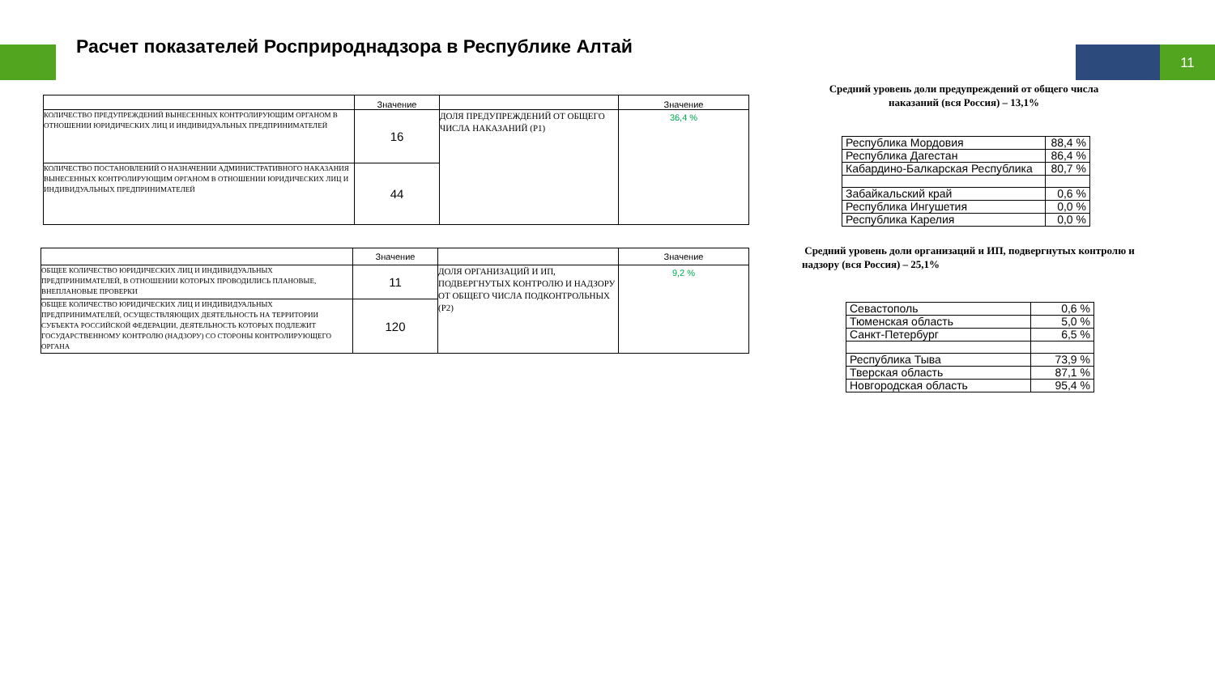Расчет показателей Росприроднадзора в Республике Алтай
11
| | Значение | | Значение |
| --- | --- | --- | --- |
| КОЛИЧЕСТВО ПРЕДУПРЕЖДЕНИЙ ВЫНЕСЕННЫХ КОНТРОЛИРУЮЩИМ ОРГАНОМ В ОТНОШЕНИИ ЮРИДИЧЕСКИХ ЛИЦ И ИНДИВИДУАЛЬНЫХ ПРЕДПРИНИМАТЕЛЕЙ | 16 | ДОЛЯ ПРЕДУПРЕЖДЕНИЙ ОТ ОБЩЕГО ЧИСЛА НАКАЗАНИЙ (Р1) | 36,4 % |
| КОЛИЧЕСТВО ПОСТАНОВЛЕНИЙ О НАЗНАЧЕНИИ АДМИНИСТРАТИВНОГО НАКАЗАНИЯ ВЫНЕСЕННЫХ КОНТРОЛИРУЮЩИМ ОРГАНОМ В ОТНОШЕНИИ ЮРИДИЧЕСКИХ ЛИЦ И ИНДИВИДУАЛЬНЫХ ПРЕДПРИНИМАТЕЛЕЙ | 44 | | |
| | Значение | | Значение |
| --- | --- | --- | --- |
| ОБЩЕЕ КОЛИЧЕСТВО ЮРИДИЧЕСКИХ ЛИЦ И ИНДИВИДУАЛЬНЫХ ПРЕДПРИНИМАТЕЛЕЙ, В ОТНОШЕНИИ КОТОРЫХ ПРОВОДИЛИСЬ ПЛАНОВЫЕ, ВНЕПЛАНОВЫЕ ПРОВЕРКИ | 11 | ДОЛЯ ОРГАНИЗАЦИЙ И ИП, ПОДВЕРГНУТЫХ КОНТРОЛЮ И НАДЗОРУ ОТ ОБЩЕГО ЧИСЛА ПОДКОНТРОЛЬНЫХ (Р2) | 9,2 % |
| ОБЩЕЕ КОЛИЧЕСТВО ЮРИДИЧЕСКИХ ЛИЦ И ИНДИВИДУАЛЬНЫХ ПРЕДПРИНИМАТЕЛЕЙ, ОСУЩЕСТВЛЯЮЩИХ ДЕЯТЕЛЬНОСТЬ НА ТЕРРИТОРИИ СУБЪЕКТА РОССИЙСКОЙ ФЕДЕРАЦИИ, ДЕЯТЕЛЬНОСТЬ КОТОРЫХ ПОДЛЕЖИТ ГОСУДАРСТВЕННОМУ КОНТРОЛЮ (НАДЗОРУ) СО СТОРОНЫ КОНТРОЛИРУЮЩЕГО ОРГАНА | 120 | | |
Средний уровень доли предупреждений от общего числа
наказаний (вся Россия) – 13,1%
| Республика Мордовия | 88,4 % |
| Республика Дагестан | 86,4 % |
| Кабардино-Балкарская Республика | 80,7 % |
| Забайкальский край | 0,6 % |
| Республика Ингушетия | 0,0 % |
| Республика Карелия | 0,0 % |
Средний уровень доли организаций и ИП, подвергнутых контролю и надзору (вся Россия) – 25,1%
| Севастополь | 0,6 % |
| Тюменская область | 5,0 % |
| Санкт-Петербург | 6,5 % |
| Республика Тыва | 73,9 % |
| Тверская область | 87,1 % |
| Новгородская область | 95,4 % |